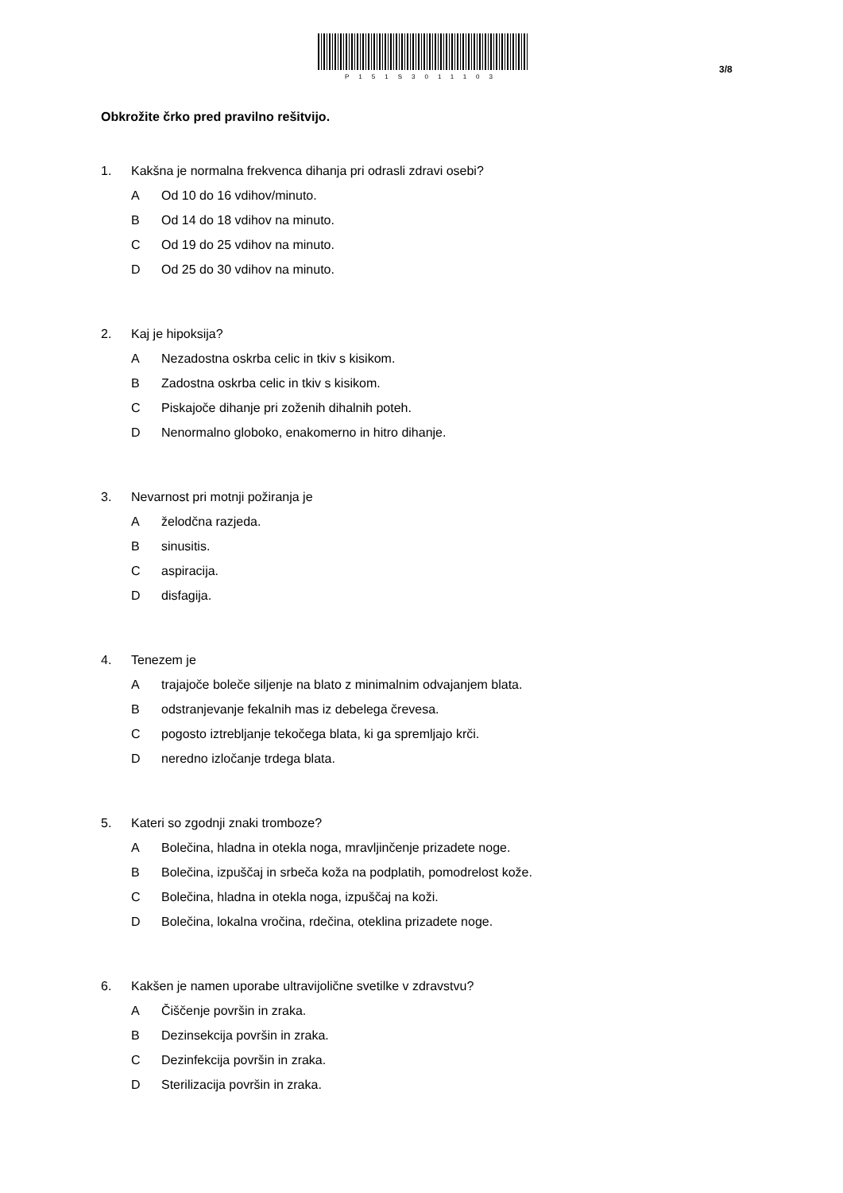P151S3011103
3/8
Obkrožite črko pred pravilno rešitvijo.
1. Kakšna je normalna frekvenca dihanja pri odrasli zdravi osebi?
A Od 10 do 16 vdihov/minuto.
B Od 14 do 18 vdihov na minuto.
C Od 19 do 25 vdihov na minuto.
D Od 25 do 30 vdihov na minuto.
2. Kaj je hipoksija?
A Nezadostna oskrba celic in tkiv s kisikom.
B Zadostna oskrba celic in tkiv s kisikom.
C Piskajoče dihanje pri zoženih dihalnih poteh.
D Nenormalno globoko, enakomerno in hitro dihanje.
3. Nevarnost pri motnji požiranja je
Aželodčna razjeda.
Bsinusitis.
Caspiracija.
Ddisfagija.
4. Tenezem je
Atrajajoče boleče siljenje na blato z minimalnim odvajanjem blata.
Bodstranjevanje fekalnih mas iz debelega črevesa.
Cpogosto iztrebljanje tekočega blata, ki ga spremljajo krči.
Dneredno izločanje trdega blata.
5. Kateri so zgodnji znaki tromboze?
A Bolečina, hladna in otekla noga, mravljinčenje prizadete noge.
B Bolečina, izpuščaj in srbeča koža na podplatih, pomodrelost kože.
C Bolečina, hladna in otekla noga, izpuščaj na koži.
D Bolečina, lokalna vročina, rdečina, oteklina prizadete noge.
6. Kakšen je namen uporabe ultravijolične svetilke v zdravstvu?
A Čiščenje površin in zraka.
B Dezinsekcija površin in zraka.
C Dezinfekcija površin in zraka.
D Sterilizacija površin in zraka.